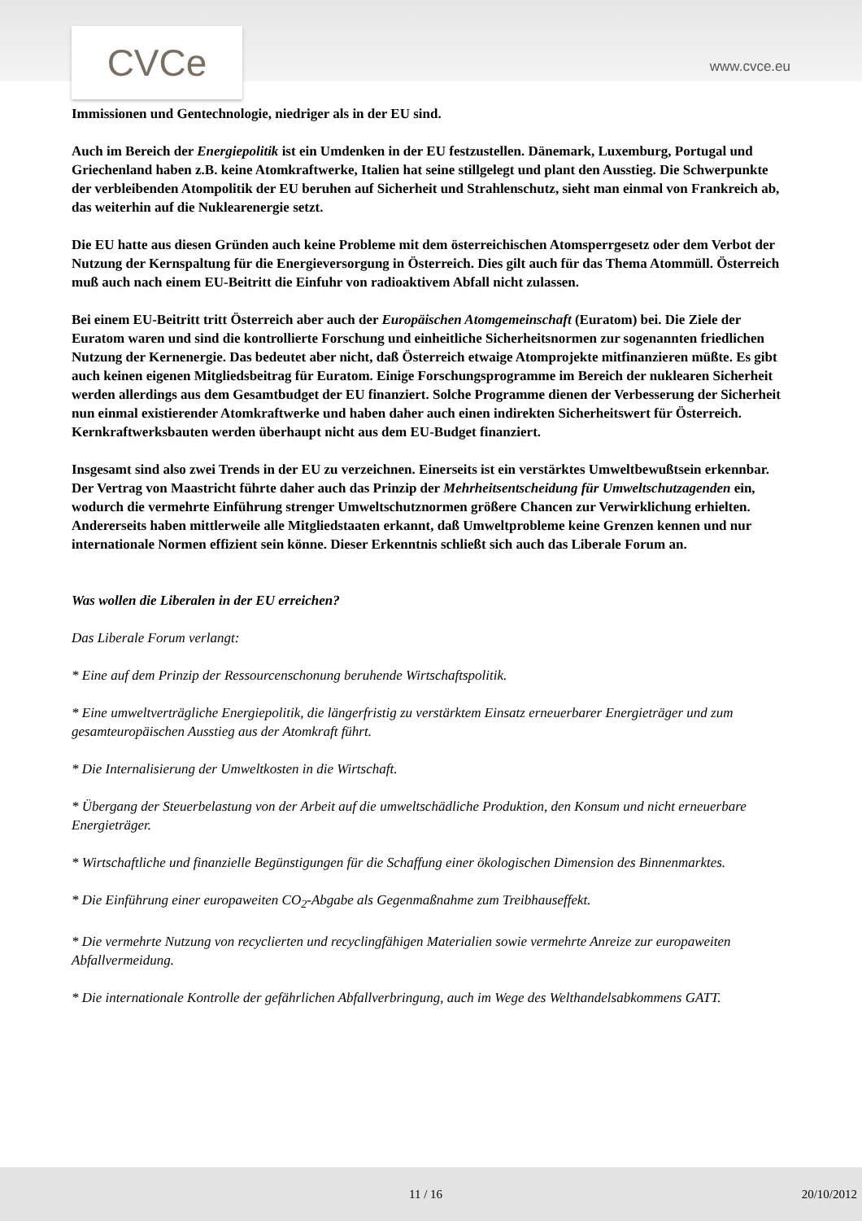CVCe
www.cvce.eu
Immissionen und Gentechnologie, niedriger als in der EU sind.
Auch im Bereich der Energiepolitik ist ein Umdenken in der EU festzustellen. Dänemark, Luxemburg, Portugal und Griechenland haben z.B. keine Atomkraftwerke, Italien hat seine stillgelegt und plant den Ausstieg. Die Schwerpunkte der verbleibenden Atompolitik der EU beruhen auf Sicherheit und Strahlenschutz, sieht man einmal von Frankreich ab, das weiterhin auf die Nuklearenergie setzt.
Die EU hatte aus diesen Gründen auch keine Probleme mit dem österreichischen Atomsperrgesetz oder dem Verbot der Nutzung der Kernspaltung für die Energieversorgung in Österreich. Dies gilt auch für das Thema Atommüll. Österreich muß auch nach einem EU-Beitritt die Einfuhr von radioaktivem Abfall nicht zulassen.
Bei einem EU-Beitritt tritt Österreich aber auch der Europäischen Atomgemeinschaft (Euratom) bei. Die Ziele der Euratom waren und sind die kontrollierte Forschung und einheitliche Sicherheitsnormen zur sogenannten friedlichen Nutzung der Kernenergie. Das bedeutet aber nicht, daß Österreich etwaige Atomprojekte mitfinanzieren müßte. Es gibt auch keinen eigenen Mitgliedsbeitrag für Euratom. Einige Forschungsprogramme im Bereich der nuklearen Sicherheit werden allerdings aus dem Gesamtbudget der EU finanziert. Solche Programme dienen der Verbesserung der Sicherheit nun einmal existierender Atomkraftwerke und haben daher auch einen indirekten Sicherheitswert für Österreich. Kernkraftwerksbauten werden überhaupt nicht aus dem EU-Budget finanziert.
Insgesamt sind also zwei Trends in der EU zu verzeichnen. Einerseits ist ein verstärktes Umweltbewußtsein erkennbar. Der Vertrag von Maastricht führte daher auch das Prinzip der Mehrheitsentscheidung für Umweltschutzagenden ein, wodurch die vermehrte Einführung strenger Umweltschutznormen größere Chancen zur Verwirklichung erhielten. Andererseits haben mittlerweile alle Mitgliedstaaten erkannt, daß Umweltprobleme keine Grenzen kennen und nur internationale Normen effizient sein könne. Dieser Erkenntnis schließt sich auch das Liberale Forum an.
Was wollen die Liberalen in der EU erreichen?
Das Liberale Forum verlangt:
* Eine auf dem Prinzip der Ressourcenschonung beruhende Wirtschaftspolitik.
* Eine umweltverträgliche Energiepolitik, die längerfristig zu verstärktem Einsatz erneuerbarer Energieträger und zum gesamteuropäischen Ausstieg aus der Atomkraft führt.
* Die Internalisierung der Umweltkosten in die Wirtschaft.
* Übergang der Steuerbelastung von der Arbeit auf die umweltschädliche Produktion, den Konsum und nicht erneuerbare Energieträger.
* Wirtschaftliche und finanzielle Begünstigungen für die Schaffung einer ökologischen Dimension des Binnenmarktes.
* Die Einführung einer europaweiten CO<sub>2</sub>-Abgabe als Gegenmaßnahme zum Treibhauseffekt.
* Die vermehrte Nutzung von recyclierten und recyclingfähigen Materialien sowie vermehrte Anreize zur europaweiten Abfallvermeidung.
* Die internationale Kontrolle der gefährlichen Abfallverbringung, auch im Wege des Welthandelsabkommens GATT.
11 / 16 20/10/2012